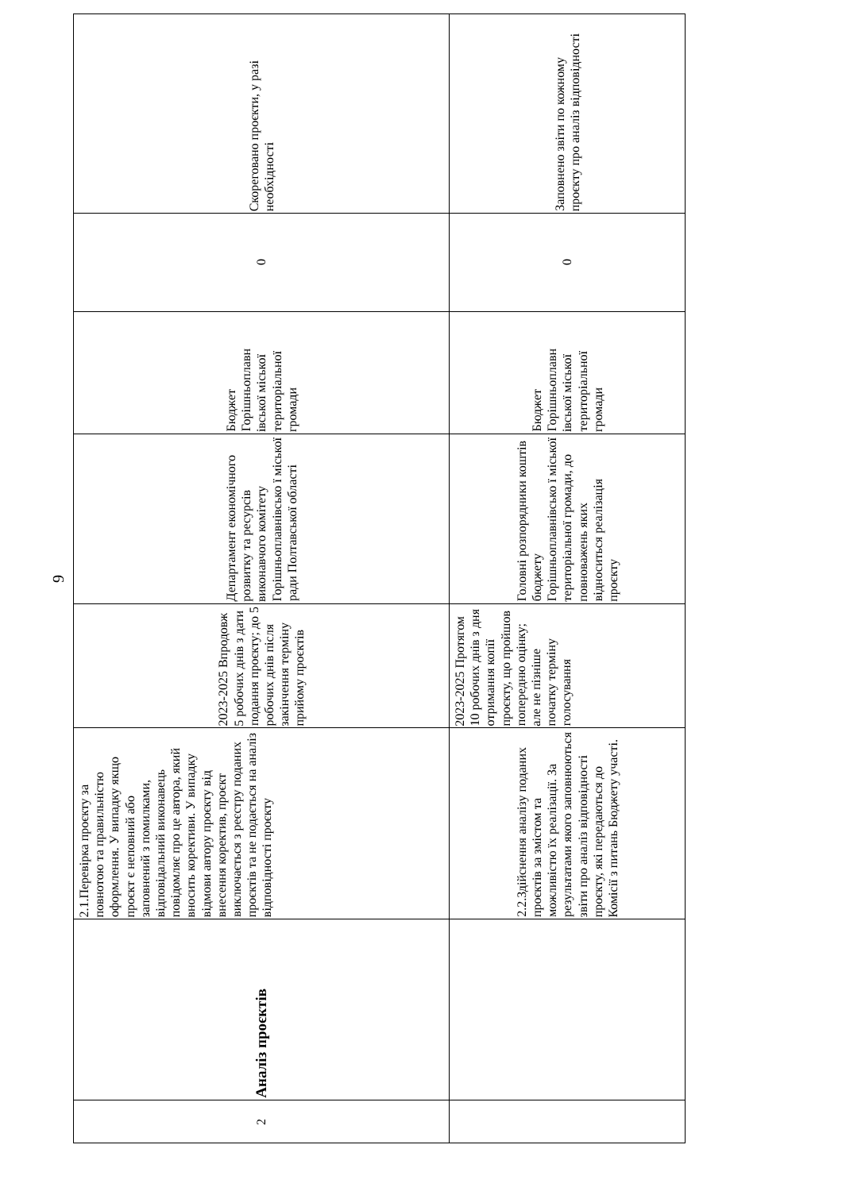9
| 2 | Аналіз проєктів | 2.1.Перевірка проєкту за повнотою та правильністю оформлення. У випадку якщо проєкт є неповний або заповнений з помилками, відповідальний виконавець повідомляє про це автора, який вносить корективи. У випадку відмови автору проєкту від внесення коректив, проєкт виключається з реєстру поданих проєктів та не подається на аналіз відповідності проєкту | 2023-2025 Впродовж 5 робочих днів з дати подання проєкту; до 5 робочих днів після закінчення терміну прийому проєктів | Департамент економічного розвитку та ресурсів виконавчого комітету Горішньоплавнівсько ї міської ради Полтавської області | Бюджет Горішньоплавн івської міської територіальної громади | 0 | Скореговано проєкти, у разі необхідності |
| | | 2.2.Здійснення аналізу поданих проєктів за змістом та можливістю їх реалізації. За результатами якого заповнюються звіти про аналіз відповідності проєкту, які передаються до Комісії з питань Бюджету участі. | 2023-2025 Протягом 10 робочих днів з дня отримання копії проєкту, що пройшов попередню оцінку; але не пізніше початку терміну голосування | Головні розпорядники коштів бюджету Горішньоплавнівсько ї міської територіальної громади, до повноважень яких відноситься реалізація проєкту | Бюджет Горішньоплавн івської міської територіальної громади | 0 | Заповнено звіти по кожному проєкту про аналіз відповідності |